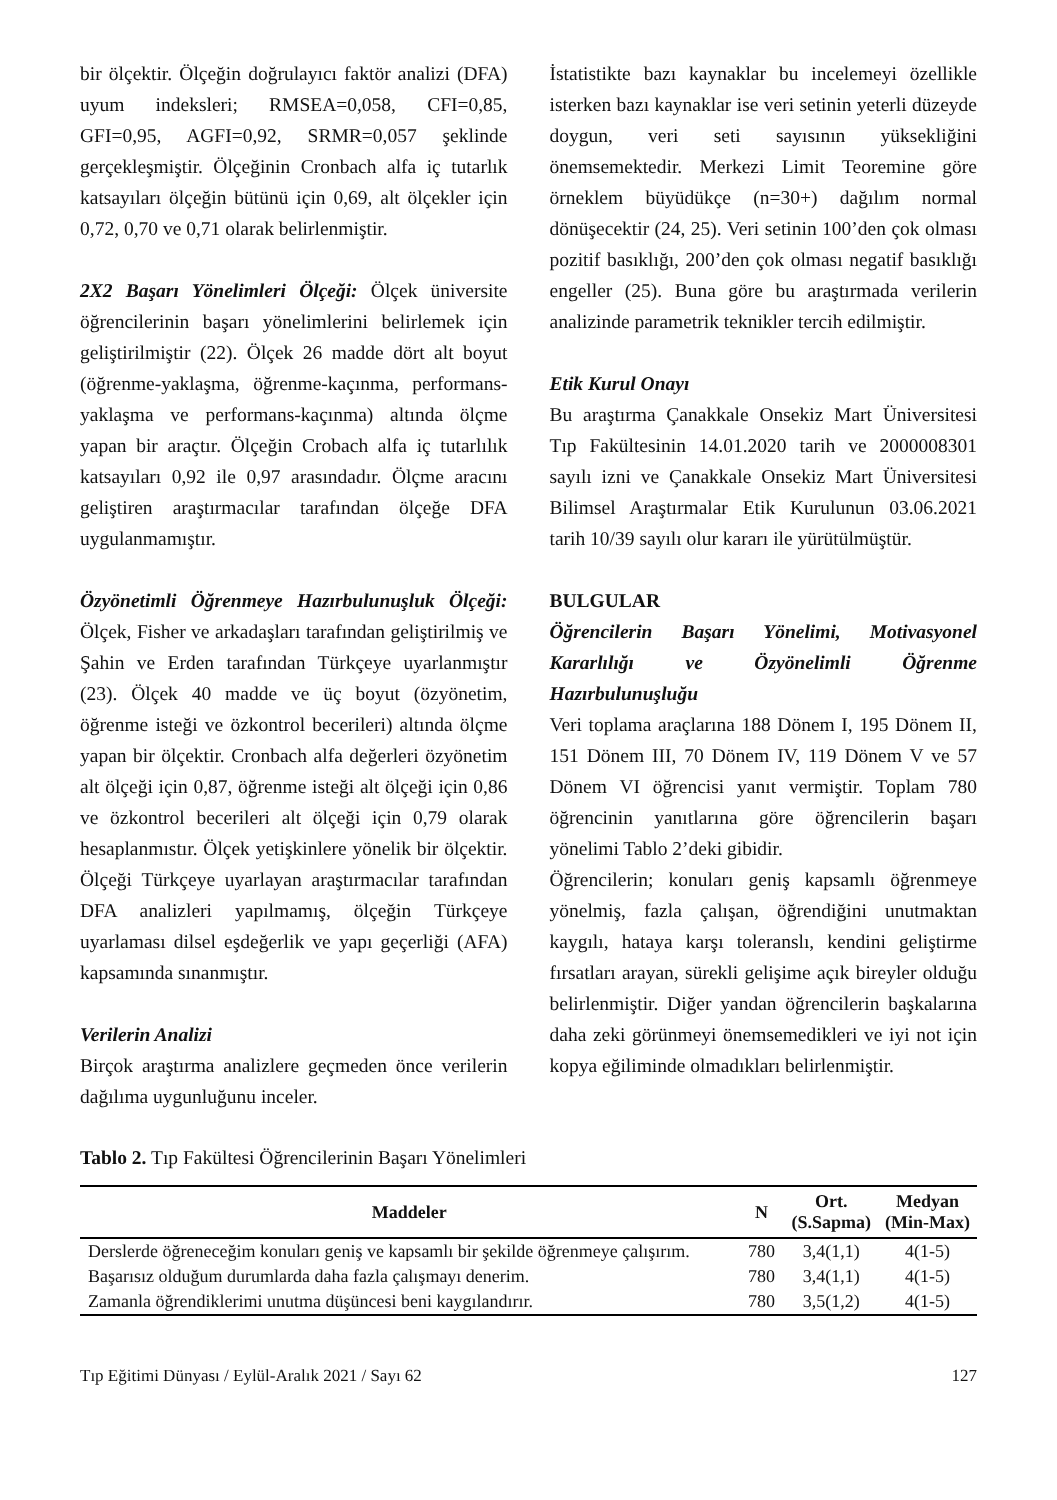bir ölçektir. Ölçeğin doğrulayıcı faktör analizi (DFA) uyum indeksleri; RMSEA=0,058, CFI=0,85, GFI=0,95, AGFI=0,92, SRMR=0,057 şeklinde gerçekleşmiştir. Ölçeğinin Cronbach alfa iç tutarlık katsayıları ölçeğin bütünü için 0,69, alt ölçekler için 0,72, 0,70 ve 0,71 olarak belirlenmiştir.
2X2 Başarı Yönelimleri Ölçeği: Ölçek üniversite öğrencilerinin başarı yönelimlerini belirlemek için geliştirilmiştir (22). Ölçek 26 madde dört alt boyut (öğrenme-yaklaşma, öğrenme-kaçınma, performans-yaklaşma ve performans-kaçınma) altında ölçme yapan bir araçtır. Ölçeğin Crobach alfa iç tutarlılık katsayıları 0,92 ile 0,97 arasındadır. Ölçme aracını geliştiren araştırmacılar tarafından ölçeğe DFA uygulanmamıştır.
Özyönetimli Öğrenmeye Hazırbulunuşluk Ölçeği: Ölçek, Fisher ve arkadaşları tarafından geliştirilmiş ve Şahin ve Erden tarafından Türkçeye uyarlanmıştır (23). Ölçek 40 madde ve üç boyut (özyönetim, öğrenme isteği ve özkontrol becerileri) altında ölçme yapan bir ölçektir. Cronbach alfa değerleri özyönetim alt ölçeği için 0,87, öğrenme isteği alt ölçeği için 0,86 ve özkontrol becerileri alt ölçeği için 0,79 olarak hesaplanmıstır. Ölçek yetişkinlere yönelik bir ölçektir. Ölçeği Türkçeye uyarlayan araştırmacılar tarafından DFA analizleri yapılmamış, ölçeğin Türkçeye uyarlaması dilsel eşdeğerlik ve yapı geçerliği (AFA) kapsamında sınanmıştır.
Verilerin Analizi
Birçok araştırma analizlere geçmeden önce verilerin dağılıma uygunluğunu inceler.
İstatistikte bazı kaynaklar bu incelemeyi özellikle isterken bazı kaynaklar ise veri setinin yeterli düzeyde doygun, veri seti sayısının yüksekliğini önemsemektedir. Merkezi Limit Teoremine göre örneklem büyüdükçe (n=30+) dağılım normal dönüşecektir (24, 25). Veri setinin 100’den çok olması pozitif basıklığı, 200’den çok olması negatif basıklığı engeller (25). Buna göre bu araştırmada verilerin analizinde parametrik teknikler tercih edilmiştir.
Etik Kurul Onayı
Bu araştırma Çanakkale Onsekiz Mart Üniversitesi Tıp Fakültesinin 14.01.2020 tarih ve 2000008301 sayılı izni ve Çanakkale Onsekiz Mart Üniversitesi Bilimsel Araştırmalar Etik Kurulunun 03.06.2021 tarih 10/39 sayılı olur kararı ile yürütülmüştür.
BULGULAR
Öğrencilerin Başarı Yönelimi, Motivasyonel Kararlılığı ve Özyönelimli Öğrenme Hazırbulunuşluğu
Veri toplama araçlarına 188 Dönem I, 195 Dönem II, 151 Dönem III, 70 Dönem IV, 119 Dönem V ve 57 Dönem VI öğrencisi yanıt vermiştir. Toplam 780 öğrencinin yanıtlarına göre öğrencilerin başarı yönelimi Tablo 2’deki gibidir.
Öğrencilerin; konuları geniş kapsamlı öğrenmeye yönelmiş, fazla çalışan, öğrendiğini unutmaktan kaygılı, hataya karşı toleranslı, kendini geliştirme fırsatları arayan, sürekli gelişime açık bireyler olduğu belirlenmiştir. Diğer yandan öğrencilerin başkalarına daha zeki görünmeyi önemsemedikleri ve iyi not için kopya eğiliminde olmadıkları belirlenmiştir.
Tablo 2. Tıp Fakültesi Öğrencilerinin Başarı Yönelimleri
| Maddeler | N | Ort. (S.Sapma) | Medyan (Min-Max) |
| --- | --- | --- | --- |
| Derslerde öğreneceğim konuları geniş ve kapsamlı bir şekilde öğrenmeye çalışırım. | 780 | 3,4(1,1) | 4(1-5) |
| Başarısız olduğum durumlarda daha fazla çalışmayı denerim. | 780 | 3,4(1,1) | 4(1-5) |
| Zamanla öğrendiklerimi unutma düşüncesi beni kaygılandırır. | 780 | 3,5(1,2) | 4(1-5) |
Tıp Eğitimi Dünyası / Eylül-Aralık 2021 / Sayı 62 127